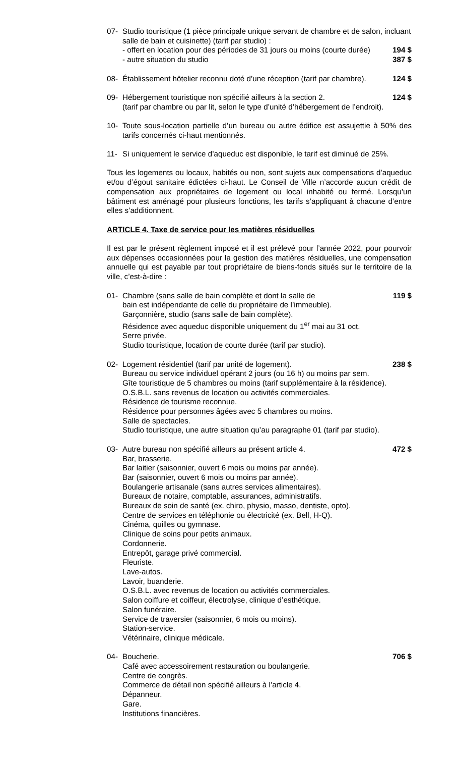07- Studio touristique (1 pièce principale unique servant de chambre et de salon, incluant salle de bain et cuisinette) (tarif par studio) :
- offert en location pour des périodes de 31 jours ou moins (courte durée) 194 $
- autre situation du studio 387 $
08- Établissement hôtelier reconnu doté d’une réception (tarif par chambre). 124 $
09- Hébergement touristique non spécifié ailleurs à la section 2. 124 $
(tarif par chambre ou par lit, selon le type d’unité d’hébergement de l’endroit).
10- Toute sous-location partielle d’un bureau ou autre édifice est assujettie à 50% des tarifs concernés ci-haut mentionnés.
11- Si uniquement le service d’aqueduc est disponible, le tarif est diminué de 25%.
Tous les logements ou locaux, habités ou non, sont sujets aux compensations d’aqueduc et/ou d’égout sanitaire édictées ci-haut. Le Conseil de Ville n’accorde aucun crédit de compensation aux propriétaires de logement ou local inhabité ou fermé. Lorsqu’un bâtiment est aménagé pour plusieurs fonctions, les tarifs s’appliquant à chacune d’entre elles s’additionnent.
ARTICLE 4. Taxe de service pour les matières résiduelles
Il est par le présent règlement imposé et il est prélevé pour l’année 2022, pour pourvoir aux dépenses occasionnées pour la gestion des matières résiduelles, une compensation annuelle qui est payable par tout propriétaire de biens-fonds situés sur le territoire de la ville, c’est-à-dire :
01- Chambre (sans salle de bain complète et dont la salle de 119 $
bain est indépendante de celle du propriétaire de l’immeuble).
Garçonnière, studio (sans salle de bain complète).
Résidence avec aqueduc disponible uniquement du 1<sup>er</sup> mai au 31 oct.
Serre privée.
Studio touristique, location de courte durée (tarif par studio).
02- Logement résidentiel (tarif par unité de logement). 238 $
Bureau ou service individuel opérant 2 jours (ou 16 h) ou moins par sem.
Gîte touristique de 5 chambres ou moins (tarif supplémentaire à la résidence).
O.S.B.L. sans revenus de location ou activités commerciales.
Résidence de tourisme reconnue.
Résidence pour personnes âgées avec 5 chambres ou moins.
Salle de spectacles.
Studio touristique, une autre situation qu’au paragraphe 01 (tarif par studio).
03- Autre bureau non spécifié ailleurs au présent article 4. 472 $
Bar, brasserie.
Bar laitier (saisonnier, ouvert 6 mois ou moins par année).
Bar (saisonnier, ouvert 6 mois ou moins par année).
Boulangerie artisanale (sans autres services alimentaires).
Bureaux de notaire, comptable, assurances, administratifs.
Bureaux de soin de santé (ex. chiro, physio, masso, dentiste, opto).
Centre de services en téléphonie ou électricité (ex. Bell, H-Q).
Cinéma, quilles ou gymnase.
Clinique de soins pour petits animaux.
Cordonnerie.
Entrepôt, garage privé commercial.
Fleuriste.
Lave-autos.
Lavoir, buanderie.
O.S.B.L. avec revenus de location ou activités commerciales.
Salon coiffure et coiffeur, électrolyse, clinique d’esthétique.
Salon funéraire.
Service de traversier (saisonnier, 6 mois ou moins).
Station-service.
Vétérinaire, clinique médicale.
04- Boucherie. 706 $
Café avec accessoirement restauration ou boulangerie.
Centre de congrès.
Commerce de détail non spécifié ailleurs à l’article 4.
Dépanneur.
Gare.
Institutions financières.